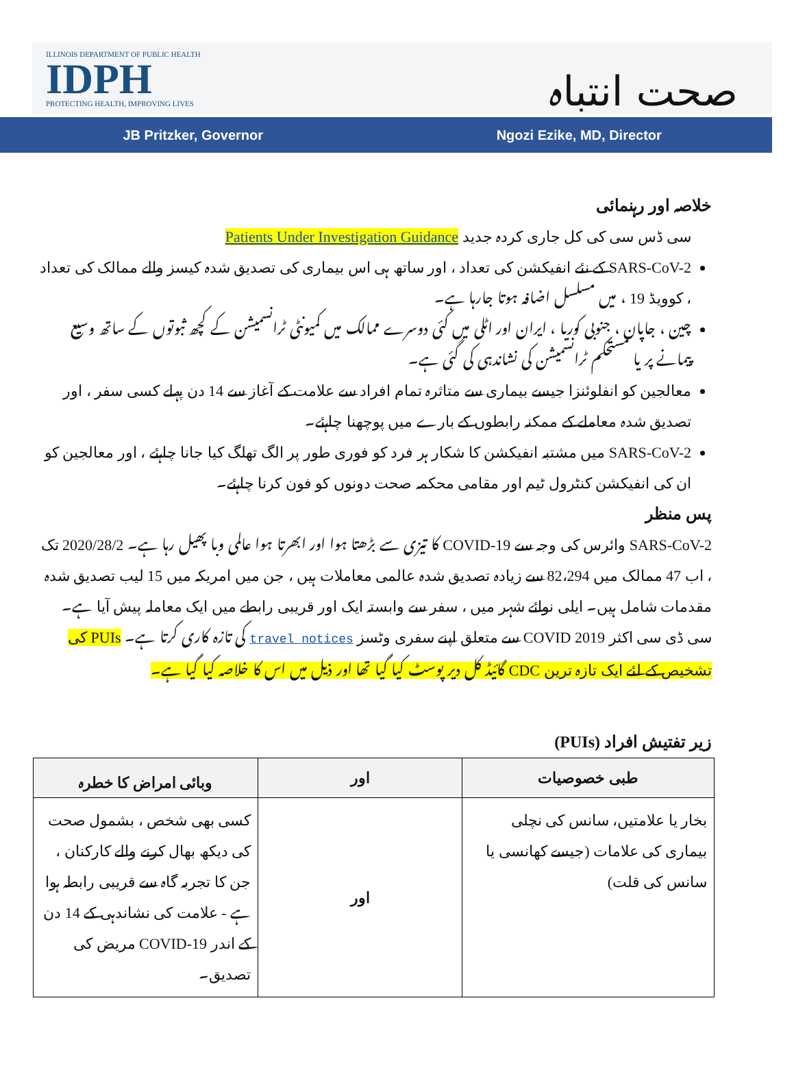ILLINOIS DEPARTMENT OF PUBLIC HEALTH
IDPH
PROTECTING HEALTH, IMPROVING LIVES
صحت انتباہ
JB Pritzker, Governor Ngozi Ezike, MD, Director
خلاصہ اور رہنمائی
سی ڈس سی کی کل جاری کردہ جدید Patients Under Investigation Guidance
SARS-CoV-2 کے نئے انفیکشن کی تعداد ، اور ساتھ ہی اس بیماری کی تصدیق شدہ کیسز والے ممالک کی تعداد ، کوویڈ 19 ، میں مسلسل اضافہ ہوتا جارہا ہے۔
چین ، جاپان ، جنوبی کوریا ، ایران اور اٹلی میں کئی دوسرے ممالک میں کمیونٹی ٹرانسمیشن کے کچھ ثبوتوں کے ساتھ وسیع پیمانے پر یا مستحکم ٹرانسمیشن کی نشاندہی کی گئی ہے۔
معالجین کو انفلوئنزا جیسے بیماری سے متاثرہ تمام افراد سے علامت کے آغاز سے 14 دن پہلے کسی سفر ، اور تصدیق شدہ معاملے کے ممکنہ رابطوں کے بارے میں پوچھنا چاہئے۔
SARS-CoV-2 میں مشتبہ انفیکشن کا شکار ہر فرد کو فوری طور پر الگ تھلگ کیا جانا چاہئے ، اور معالجین کو ان کی انفیکشن کنٹرول ٹیم اور مقامی محکمہ صحت دونوں کو فون کرنا چاہئے۔
پس منظر
SARS-CoV-2 وائرس کی وجہ سے COVID-19 کا تیزی سے بڑھتا ہوا اور ابھرتا ہوا عالمی وبا پھیل رہا ہے۔ 2020/28/2 تک ، اب 47 ممالک میں 82،294 سے زیادہ تصدیق شدہ عالمی معاملات ہیں ، جن میں امریکہ میں 15 لیب تصدیق شدہ مقدمات شامل ہیں۔ ایلی نوائے شہر میں ، سفر سے وابستہ ایک اور قریبی رابطے میں ایک معاملہ پیش آیا ہے۔ سی ڈی سی اکثر COVID 2019 سے متعلق اپنے سفری وٹسز travel notices کی تازہ کاری کرتا ہے۔ PUIs کی تشخیص کے لئے ایک تازہ ترین CDC گائیڈ کل دیر پوسٹ کیا گیا تھا اور ذیل میں اس کا خلاصہ کیا گیا ہے۔
زیر تفتیش افراد (PUIs)
| طبی خصوصیات | اور | وبائی امراض کا خطرہ |
| --- | --- | --- |
| بخار یا علامتیں، سانس کی نچلی بیماری کی علامات (جیسے کھانسی یا سانس کی قلت) | اور | کسی بھی شخص ، بشمول صحت کی دیکھ بھال کرنے والے کارکنان ، جن کا تجربہ گاہ سے قریبی رابطہ ہوا ہے - علامت کی نشاندہی کے 14 دن کے اندر COVID-19 مریض کی تصدیق۔ |